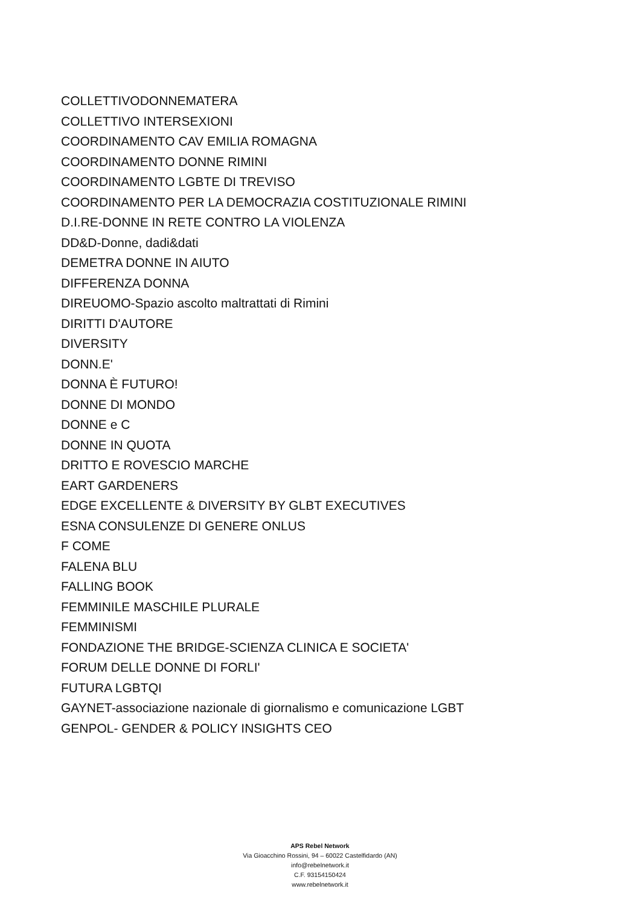COLLETTIVODONNEMATERA
COLLETTIVO INTERSEXIONI
COORDINAMENTO CAV EMILIA ROMAGNA
COORDINAMENTO DONNE RIMINI
COORDINAMENTO LGBTE DI TREVISO
COORDINAMENTO PER LA DEMOCRAZIA COSTITUZIONALE RIMINI
D.I.RE-DONNE IN RETE CONTRO LA VIOLENZA
DD&D-Donne, dadi&dati
DEMETRA DONNE IN AIUTO
DIFFERENZA DONNA
DIREUOMO-Spazio ascolto maltrattati di Rimini
DIRITTI D'AUTORE
DIVERSITY
DONN.E'
DONNA È FUTURO!
DONNE DI MONDO
DONNE e C
DONNE IN QUOTA
DRITTO E ROVESCIO MARCHE
EART GARDENERS
EDGE EXCELLENTE & DIVERSITY BY GLBT EXECUTIVES
ESNA CONSULENZE DI GENERE ONLUS
F COME
FALENA BLU
FALLING BOOK
FEMMINILE MASCHILE PLURALE
FEMMINISMI
FONDAZIONE THE BRIDGE-SCIENZA CLINICA E SOCIETA'
FORUM DELLE DONNE DI FORLI'
FUTURA LGBTQI
GAYNET-associazione nazionale di giornalismo e comunicazione LGBT
GENPOL- GENDER & POLICY INSIGHTS CEO
APS Rebel Network
Via Gioacchino Rossini, 94 – 60022 Castelfidardo (AN)
info@rebelnetwork.it
C.F. 93154150424
www.rebelnetwork.it